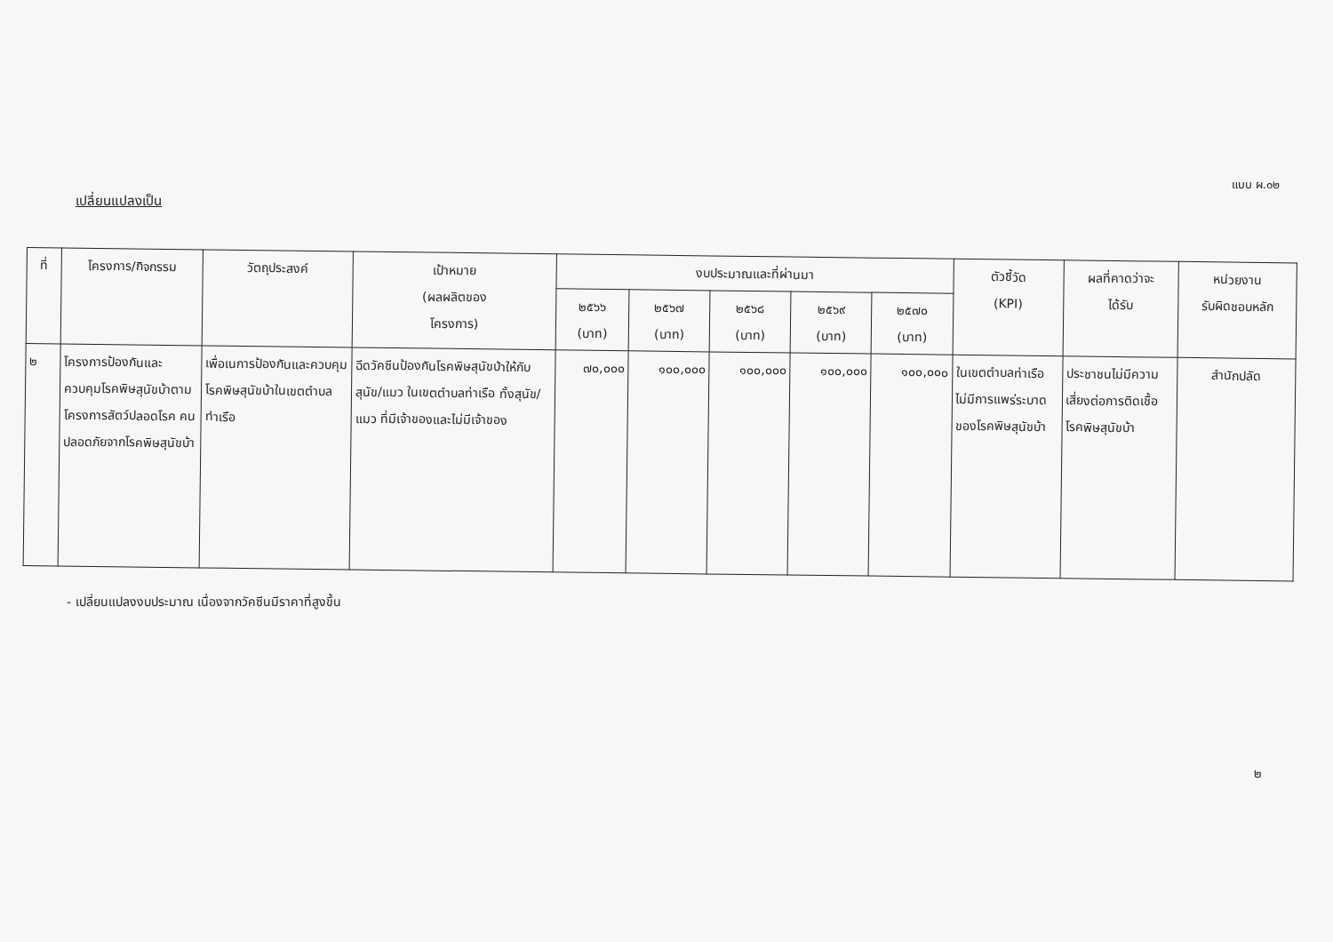แบบ ผ.๐๒
เปลี่ยนแปลงเป็น
| ที่ | โครงการ/กิจกรรม | วัตถุประสงค์ | เป้าหมาย (ผลผลิตของ โครงการ) | งบประมาณและที่ผ่านมา | | | | | ตัวชี้วัด (KPI) | ผลที่คาดว่าจะ ได้รับ | หน่วยงาน รับผิดชอบหลัก |
| --- | --- | --- | --- | --- | --- | --- | --- | --- | --- | --- | --- |
| | | | | ๒๕๖๖ (บาท) | ๒๕๖๗ (บาท) | ๒๕๖๘ (บาท) | ๒๕๖๙ (บาท) | ๒๕๗๐ (บาท) | | | |
| ๒ | โครงการป้องกันและควบคุมโรคพิษสุนัขบ้าตามโครงการสัตว์ปลอดโรค คนปลอดภัยจากโรคพิษสุนัขบ้า | เพื่อเนการป้องกันและควบคุมโรคพิษสุนัขบ้าในเขตตำบลท่าเรือ | ฉีดวัคซีนป้องกันโรคพิษสุนัขบ้าให้กับสุนัข/แมว ในเขตตำบลท่าเรือ ทั้งสุนัข/แมว ที่มีเจ้าของและไม่มีเจ้าของ | ๗๐,๐๐๐ | ๑๐๐,๐๐๐ | ๑๐๐,๐๐๐ | ๑๐๐,๐๐๐ | ๑๐๐,๐๐๐ | ในเขตตำบลท่าเรือไม่มีการแพร่ระบาดของโรคพิษสุนัขบ้า | ประชาชนไม่มีความเสี่ยงต่อการติดเชื้อโรคพิษสุนัขบ้า | สำนักปลัด |
- เปลี่ยนแปลงงบประมาณ เนื่องจากวัคซีนมีราคาที่สูงขึ้น
๒